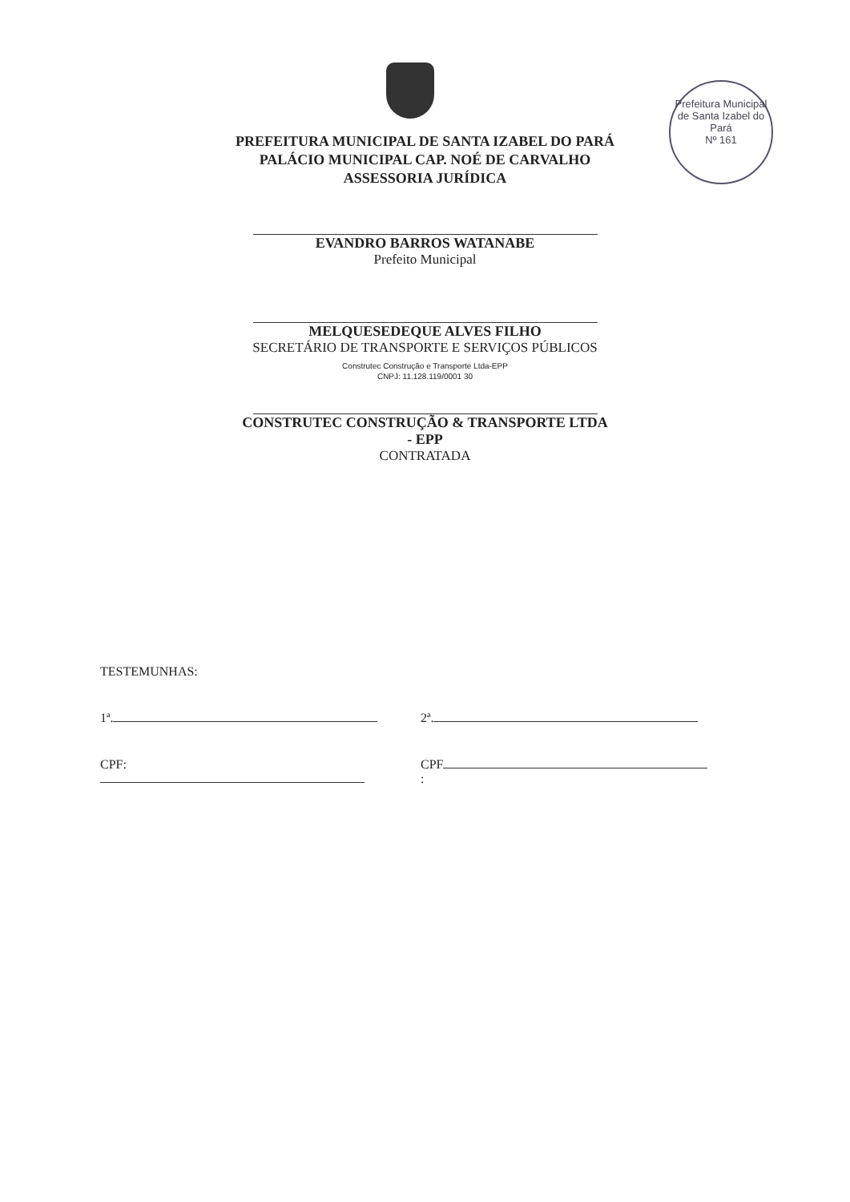Prefeitura Municipal de Santa Izabel do Pará
Nº 161
PREFEITURA MUNICIPAL DE SANTA IZABEL DO PARÁ
PALÁCIO MUNICIPAL CAP. NOÉ DE CARVALHO
ASSESSORIA JURÍDICA
EVANDRO BARROS WATANABE
Prefeito Municipal
MELQUESEDEQUE ALVES FILHO
SECRETÁRIO DE TRANSPORTE E SERVIÇOS PÚBLICOS
Construtec Construção e Transporte Ltda-EPP
CNPJ: 11.128.119/0001 30
CONSTRUTEC CONSTRUÇÃO & TRANSPORTE LTDA
- EPP
CONTRATADA
TESTEMUNHAS:
1ª. 2ª.
CPF: CPF :